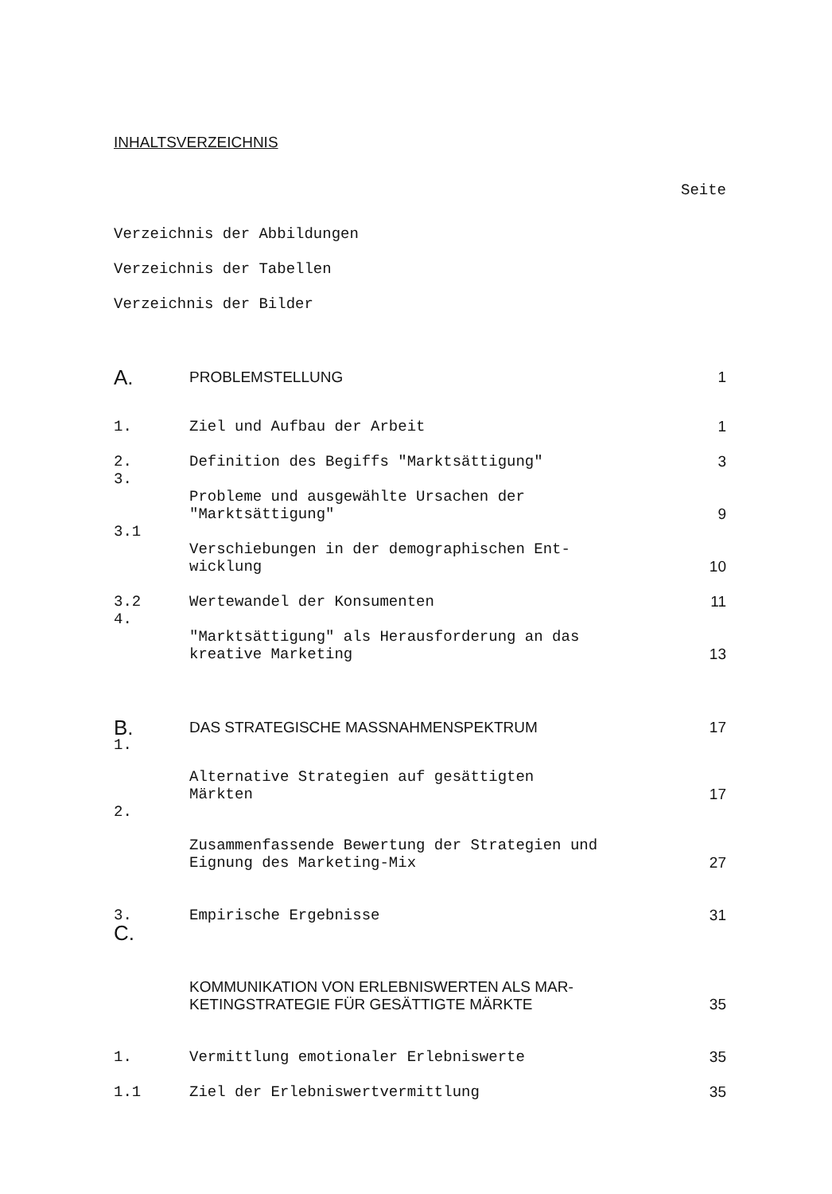INHALTSVERZEICHNIS
| | | Seite |
| Verzeichnis der Abbildungen | | |
| Verzeichnis der Tabellen | | |
| Verzeichnis der Bilder | | |
| A. | PROBLEMSTELLUNG | 1 |
| 1. | Ziel und Aufbau der Arbeit | 1 |
| 2. | Definition des Begiffs "Marktsättigung" | 3 |
| 3. | Probleme und ausgewählte Ursachen der "Marktsättigung" | 9 |
| 3.1 | Verschiebungen in der demographischen Ent-wicklung | 10 |
| 3.2 | Wertewandel der Konsumenten | 11 |
| 4. | "Marktsättigung" als Herausforderung an das kreative Marketing | 13 |
| B. | DAS STRATEGISCHE MASSNAHMENSPEKTRUM | 17 |
| 1. | Alternative Strategien auf gesättigten Märkten | 17 |
| 2. | Zusammenfassende Bewertung der Strategien und Eignung des Marketing-Mix | 27 |
| 3. | Empirische Ergebnisse | 31 |
| C. | KOMMUNIKATION VON ERLEBNISWERTEN ALS MAR-KETINGSTRATEGIE FÜR GESÄTTIGTE MÄRKTE | 35 |
| 1. | Vermittlung emotionaler Erlebniswerte | 35 |
| 1.1 | Ziel der Erlebniswertvermittlung | 35 |